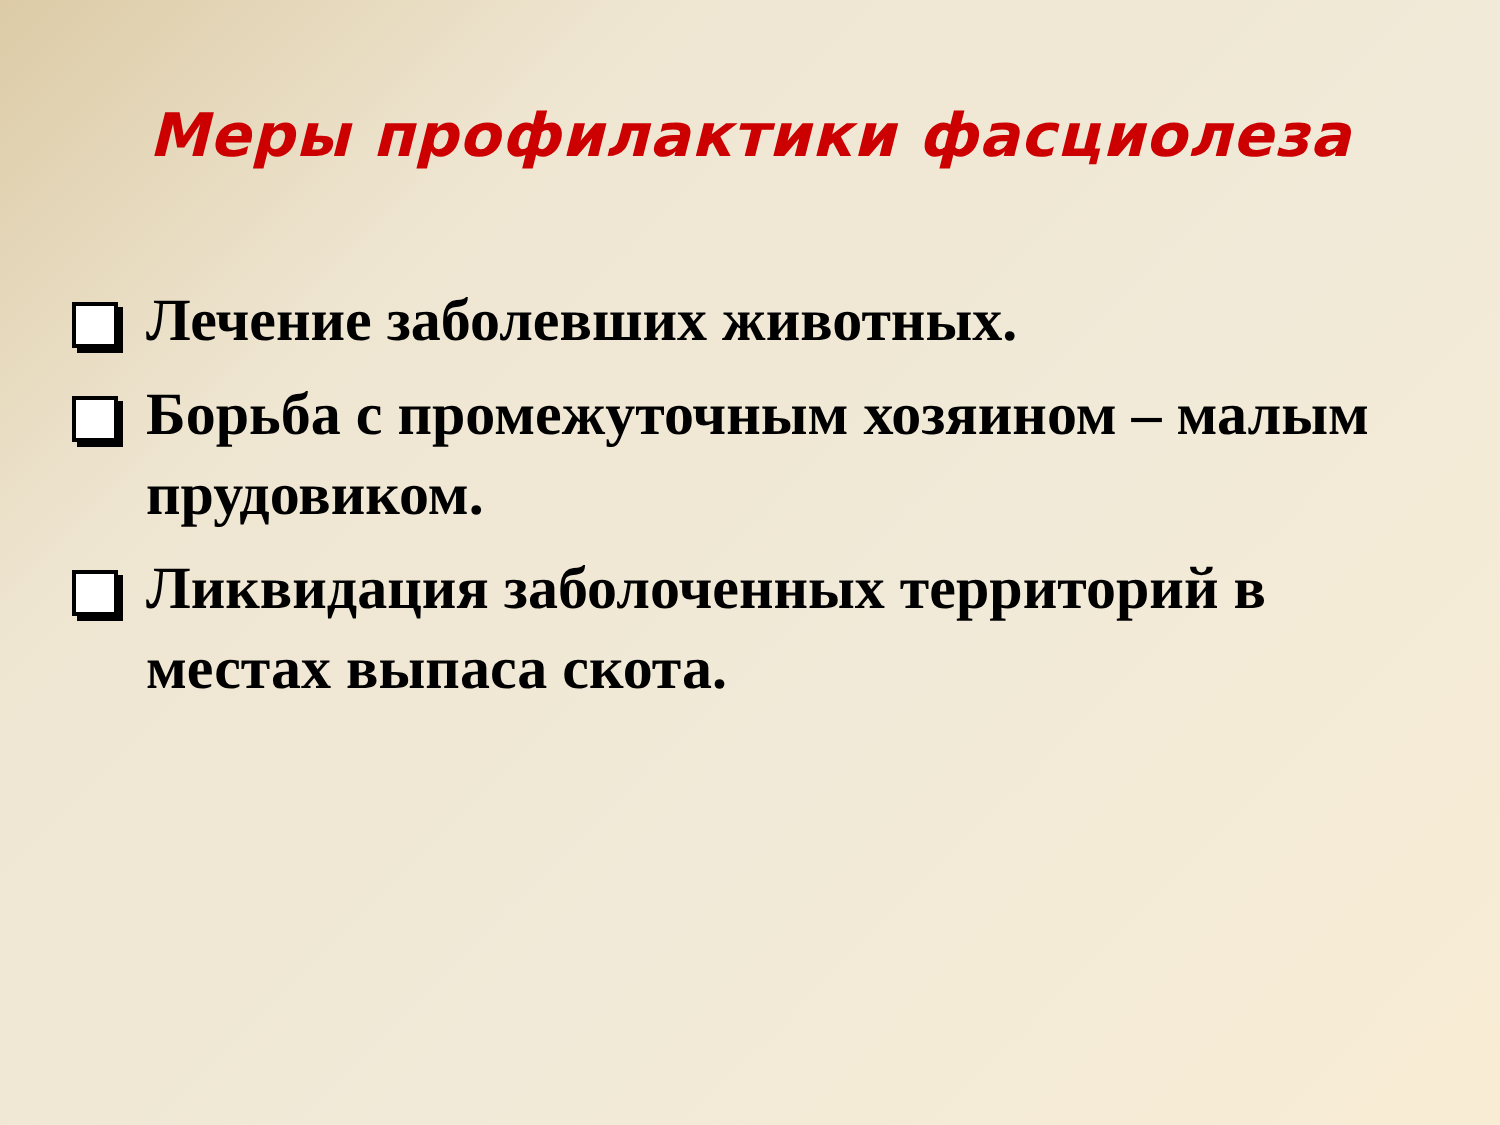Меры профилактики фасциолеза
Лечение заболевших животных.
Борьба с промежуточным хозяином – малым прудовиком.
Ликвидация заболоченных территорий в местах выпаса скота.